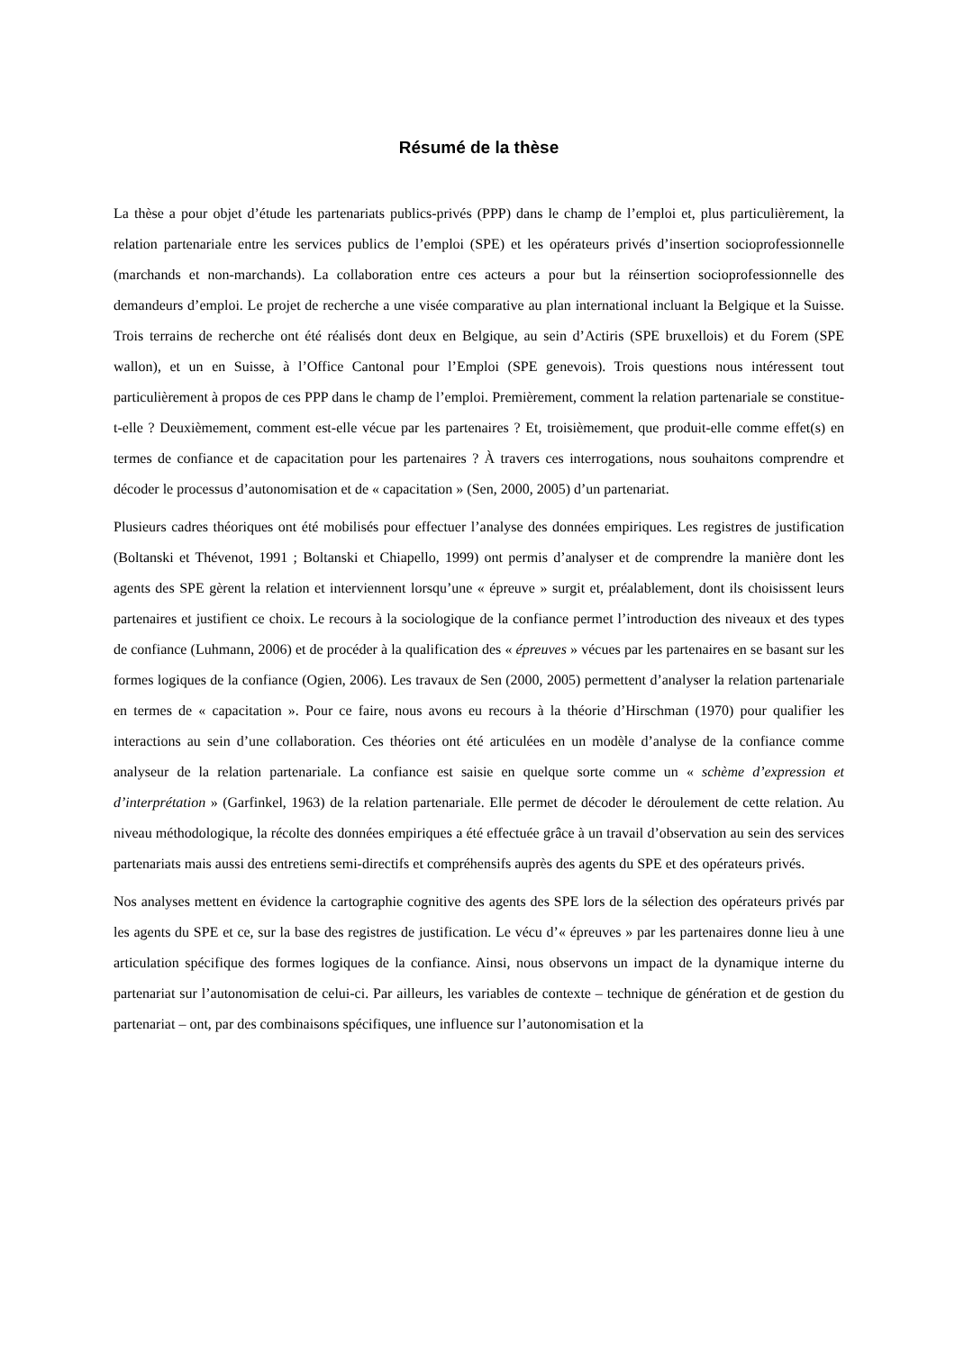Résumé de la thèse
La thèse a pour objet d’étude les partenariats publics-privés (PPP) dans le champ de l’emploi et, plus particulièrement, la relation partenariale entre les services publics de l’emploi (SPE) et les opérateurs privés d’insertion socioprofessionnelle (marchands et non-marchands). La collaboration entre ces acteurs a pour but la réinsertion socioprofessionnelle des demandeurs d’emploi. Le projet de recherche a une visée comparative au plan international incluant la Belgique et la Suisse. Trois terrains de recherche ont été réalisés dont deux en Belgique, au sein d’Actiris (SPE bruxellois) et du Forem (SPE wallon), et un en Suisse, à l’Office Cantonal pour l’Emploi (SPE genevois). Trois questions nous intéressent tout particulièrement à propos de ces PPP dans le champ de l’emploi. Premièrement, comment la relation partenariale se constitue-t-elle ? Deuxièmement, comment est-elle vécue par les partenaires ? Et, troisièmement, que produit-elle comme effet(s) en termes de confiance et de capacitation pour les partenaires ? À travers ces interrogations, nous souhaitons comprendre et décoder le processus d’autonomisation et de « capacitation » (Sen, 2000, 2005) d’un partenariat.
Plusieurs cadres théoriques ont été mobilisés pour effectuer l’analyse des données empiriques. Les registres de justification (Boltanski et Thévenot, 1991 ; Boltanski et Chiapello, 1999) ont permis d’analyser et de comprendre la manière dont les agents des SPE gèrent la relation et interviennent lorsqu’une « épreuve » surgit et, préalablement, dont ils choisissent leurs partenaires et justifient ce choix. Le recours à la sociologique de la confiance permet l’introduction des niveaux et des types de confiance (Luhmann, 2006) et de procéder à la qualification des « épreuves » vécues par les partenaires en se basant sur les formes logiques de la confiance (Ogien, 2006). Les travaux de Sen (2000, 2005) permettent d’analyser la relation partenariale en termes de « capacitation ». Pour ce faire, nous avons eu recours à la théorie d’Hirschman (1970) pour qualifier les interactions au sein d’une collaboration. Ces théories ont été articulées en un modèle d’analyse de la confiance comme analyseur de la relation partenariale. La confiance est saisie en quelque sorte comme un « schème d’expression et d’interprétation » (Garfinkel, 1963) de la relation partenariale. Elle permet de décoder le déroulement de cette relation. Au niveau méthodologique, la récolte des données empiriques a été effectuée grâce à un travail d’observation au sein des services partenariats mais aussi des entretiens semi-directifs et compréhensifs auprès des agents du SPE et des opérateurs privés.
Nos analyses mettent en évidence la cartographie cognitive des agents des SPE lors de la sélection des opérateurs privés par les agents du SPE et ce, sur la base des registres de justification. Le vécu d’« épreuves » par les partenaires donne lieu à une articulation spécifique des formes logiques de la confiance. Ainsi, nous observons un impact de la dynamique interne du partenariat sur l’autonomisation de celui-ci. Par ailleurs, les variables de contexte – technique de génération et de gestion du partenariat – ont, par des combinaisons spécifiques, une influence sur l’autonomisation et la